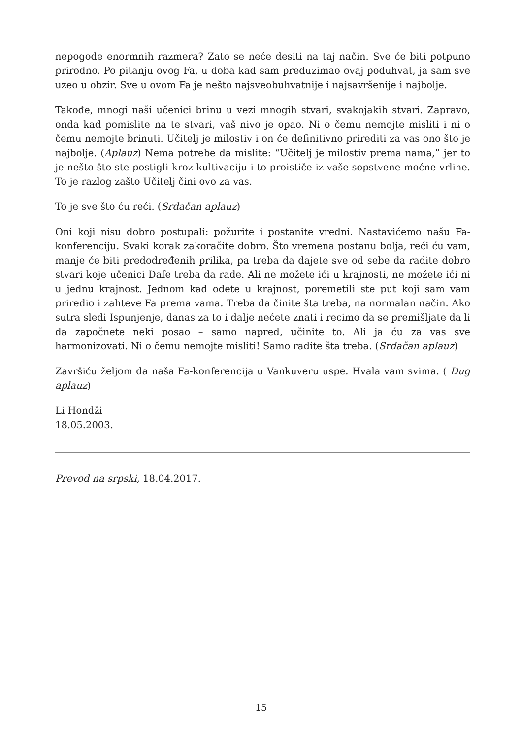nepogode enormnih razmera? Zato se neće desiti na taj način. Sve će biti potpuno prirodno. Po pitanju ovog Fa, u doba kad sam preduzimao ovaj poduhvat, ja sam sve uzeo u obzir. Sve u ovom Fa je nešto najsveobuhvatnije i najsavršenije i najbolje.
Takođe, mnogi naši učenici brinu u vezi mnogih stvari, svakojakih stvari. Zapravo, onda kad pomislite na te stvari, vaš nivo je opao. Ni o čemu nemojte misliti i ni o čemu nemojte brinuti. Učitelj je milostiv i on će definitivno prirediti za vas ono što je najbolje. (Aplauz) Nema potrebe da mislite: “Učitelj je milostiv prema nama,” jer to je nešto što ste postigli kroz kultivaciju i to proističe iz vaše sopstvene moćne vrline. To je razlog zašto Učitelj čini ovo za vas.
To je sve što ću reći. (Srdačan aplauz)
Oni koji nisu dobro postupali: požurite i postanite vredni. Nastavićemo našu Fa-konferenciju. Svaki korak zakoračite dobro. Što vremena postanu bolja, reći ću vam, manje će biti predodređenih prilika, pa treba da dajete sve od sebe da radite dobro stvari koje učenici Dafe treba da rade. Ali ne možete ići u krajnosti, ne možete ići ni u jednu krajnost. Jednom kad odete u krajnost, poremetili ste put koji sam vam priredio i zahteve Fa prema vama. Treba da činite šta treba, na normalan način. Ako sutra sledi Ispunjenje, danas za to i dalje nećete znati i recimo da se premišljate da li da započnete neki posao – samo napred, učinite to. Ali ja ću za vas sve harmonizovati. Ni o čemu nemojte misliti! Samo radite šta treba. (Srdačan aplauz)
Završiću željom da naša Fa-konferencija u Vankuveru uspe. Hvala vam svima. ( Dug aplauz)
Li Hondži
18.05.2003.
Prevod na srpski, 18.04.2017.
15